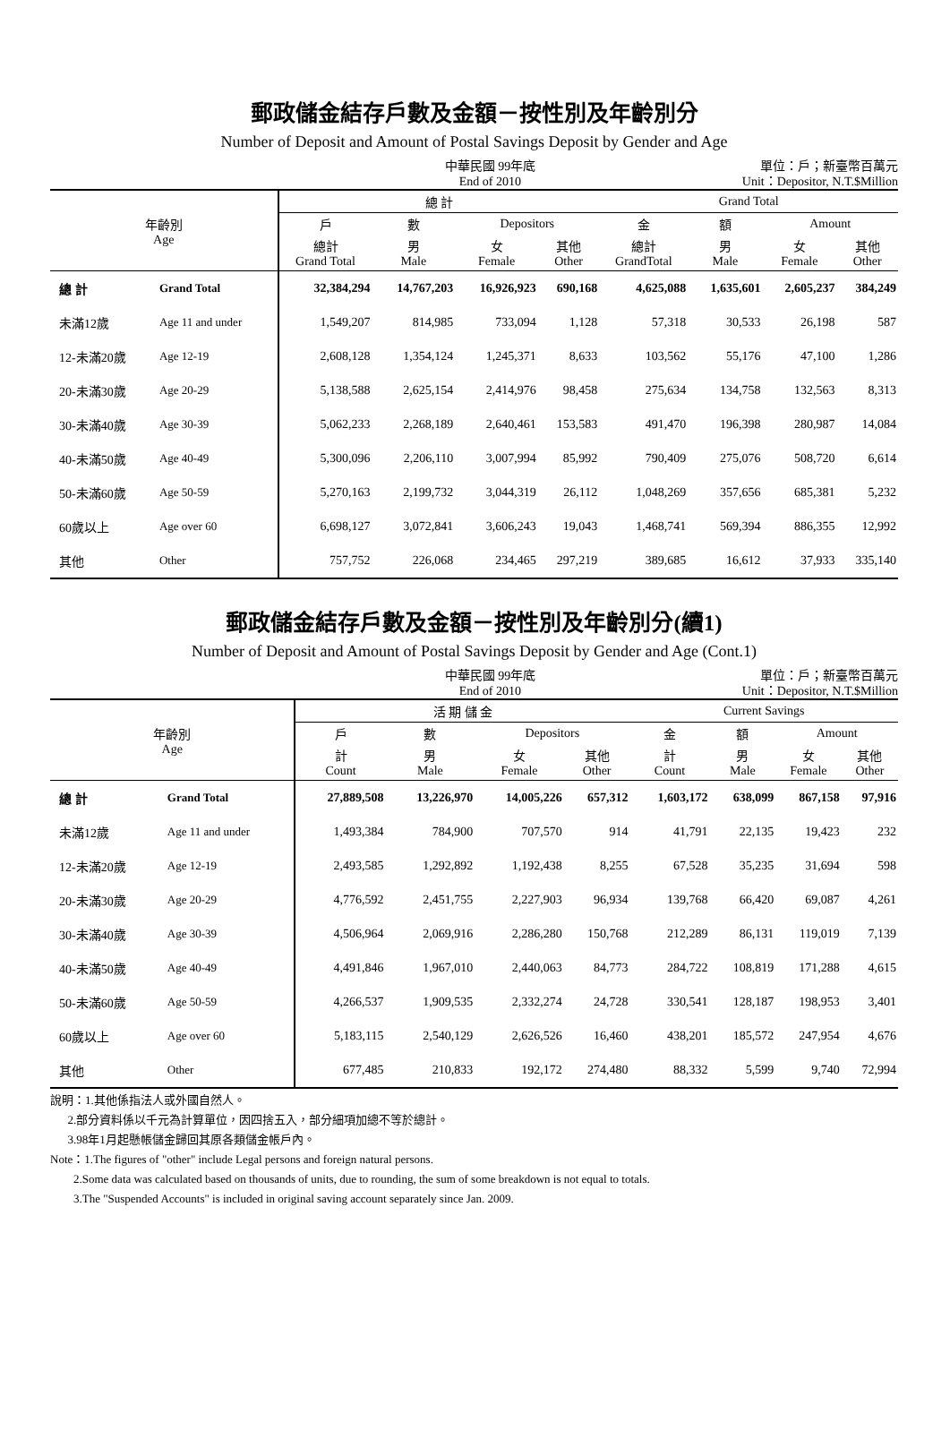郵政儲金結存戶數及金額－按性別及年齡別分
Number of Deposit and Amount of Postal Savings Deposit by Gender and Age
中華民國 99年底
End of 2010
單位：戶；新臺幣百萬元
Unit：Depositor, N.T.$Million
| 年齡別 Age | | 總 計 | | | | Grand Total | | | |
| --- | --- | --- | --- | --- | --- | --- | --- | --- | --- |
| | | 戶 | 數 | Depositors | | 金 | 額 | Amount | |
| | | 總計 Grand Total | 男 Male | 女 Female | 其他 Other | 總計 GrandTotal | 男 Male | 女 Female | 其他 Other |
| 總 計 | Grand Total | 32,384,294 | 14,767,203 | 16,926,923 | 690,168 | 4,625,088 | 1,635,601 | 2,605,237 | 384,249 |
| 未滿12歲 | Age 11 and under | 1,549,207 | 814,985 | 733,094 | 1,128 | 57,318 | 30,533 | 26,198 | 587 |
| 12-未滿20歲 | Age 12-19 | 2,608,128 | 1,354,124 | 1,245,371 | 8,633 | 103,562 | 55,176 | 47,100 | 1,286 |
| 20-未滿30歲 | Age 20-29 | 5,138,588 | 2,625,154 | 2,414,976 | 98,458 | 275,634 | 134,758 | 132,563 | 8,313 |
| 30-未滿40歲 | Age 30-39 | 5,062,233 | 2,268,189 | 2,640,461 | 153,583 | 491,470 | 196,398 | 280,987 | 14,084 |
| 40-未滿50歲 | Age 40-49 | 5,300,096 | 2,206,110 | 3,007,994 | 85,992 | 790,409 | 275,076 | 508,720 | 6,614 |
| 50-未滿60歲 | Age 50-59 | 5,270,163 | 2,199,732 | 3,044,319 | 26,112 | 1,048,269 | 357,656 | 685,381 | 5,232 |
| 60歲以上 | Age over 60 | 6,698,127 | 3,072,841 | 3,606,243 | 19,043 | 1,468,741 | 569,394 | 886,355 | 12,992 |
| 其他 | Other | 757,752 | 226,068 | 234,465 | 297,219 | 389,685 | 16,612 | 37,933 | 335,140 |
郵政儲金結存戶數及金額－按性別及年齡別分(續1)
Number of Deposit and Amount of Postal Savings Deposit by Gender and Age (Cont.1)
中華民國 99年底
End of 2010
單位：戶；新臺幣百萬元
Unit：Depositor, N.T.$Million
| 年齡別 Age | | 活 期 儲 金 | | | | Current Savings | | | |
| --- | --- | --- | --- | --- | --- | --- | --- | --- | --- |
| | | 戶 | 數 | Depositors | | 金 | 額 | Amount | |
| | | 計 Count | 男 Male | 女 Female | 其他 Other | 計 Count | 男 Male | 女 Female | 其他 Other |
| 總 計 | Grand Total | 27,889,508 | 13,226,970 | 14,005,226 | 657,312 | 1,603,172 | 638,099 | 867,158 | 97,916 |
| 未滿12歲 | Age 11 and under | 1,493,384 | 784,900 | 707,570 | 914 | 41,791 | 22,135 | 19,423 | 232 |
| 12-未滿20歲 | Age 12-19 | 2,493,585 | 1,292,892 | 1,192,438 | 8,255 | 67,528 | 35,235 | 31,694 | 598 |
| 20-未滿30歲 | Age 20-29 | 4,776,592 | 2,451,755 | 2,227,903 | 96,934 | 139,768 | 66,420 | 69,087 | 4,261 |
| 30-未滿40歲 | Age 30-39 | 4,506,964 | 2,069,916 | 2,286,280 | 150,768 | 212,289 | 86,131 | 119,019 | 7,139 |
| 40-未滿50歲 | Age 40-49 | 4,491,846 | 1,967,010 | 2,440,063 | 84,773 | 284,722 | 108,819 | 171,288 | 4,615 |
| 50-未滿60歲 | Age 50-59 | 4,266,537 | 1,909,535 | 2,332,274 | 24,728 | 330,541 | 128,187 | 198,953 | 3,401 |
| 60歲以上 | Age over 60 | 5,183,115 | 2,540,129 | 2,626,526 | 16,460 | 438,201 | 185,572 | 247,954 | 4,676 |
| 其他 | Other | 677,485 | 210,833 | 192,172 | 274,480 | 88,332 | 5,599 | 9,740 | 72,994 |
說明：1.其他係指法人或外國自然人。
2.部分資料係以千元為計算單位，因四捨五入，部分細項加總不等於總計。
3.98年1月起懸帳儲金歸回其原各類儲金帳戶內。
Note：1.The figures of "other" include Legal persons and foreign natural persons.
2.Some data was calculated based on thousands of units, due to rounding, the sum of some breakdown is not equal to totals.
3.The "Suspended Accounts" is included in original saving account separately since Jan. 2009.